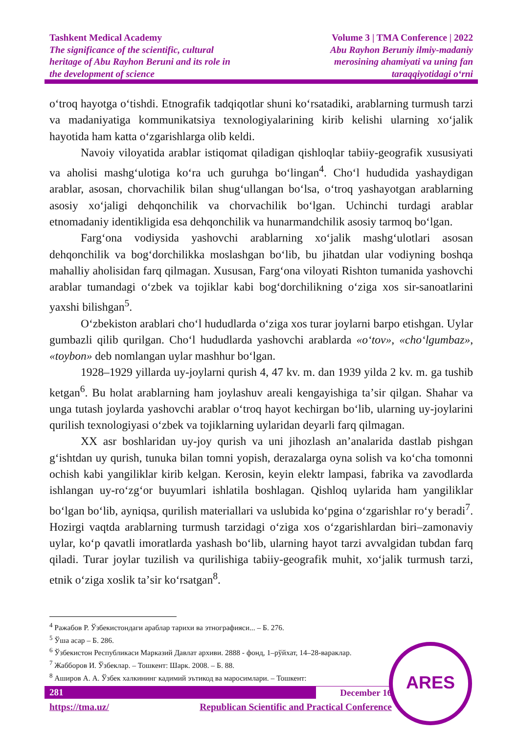Tashkent Medical Academy
The significance of the scientific, cultural
heritage of Abu Rayhon Beruni and its role in
the development of science
Volume 3 | TMA Conference | 2022
Abu Rayhon Beruniy ilmiy-madaniy
merosining ahamiyati va uning fan
taraqqiyotidagi oʻrni
oʻtroq hayotga oʻtishdi. Etnografik tadqiqotlar shuni koʻrsatadiki, arablarning turmush tarzi va madaniyatiga kommunikatsiya texnologiyalarining kirib kelishi ularning xoʻjalik hayotida ham katta oʻzgarishlarga olib keldi.
Navoiy viloyatida arablar istiqomat qiladigan qishloqlar tabiiy-geografik xususiyati va aholisi mashgʻulotiga koʻra uch guruhga boʻlingan<sup>4</sup>. Choʻl hududida yashaydigan arablar, asosan, chorvachilik bilan shugʻullangan boʻlsa, oʻtroq yashayotgan arablarning asosiy xoʻjaligi dehqonchilik va chorvachilik boʻlgan. Uchinchi turdagi arablar etnomadaniy identikligida esa dehqonchilik va hunarmandchilik asosiy tarmoq boʻlgan.
Fargʻona vodiysida yashovchi arablarning xoʻjalik mashgʻulotlari asosan dehqonchilik va bogʻdorchilikka moslashgan boʻlib, bu jihatdan ular vodiyning boshqa mahalliy aholisidan farq qilmagan. Xususan, Fargʻona viloyati Rishton tumanida yashovchi arablar tumandagi oʻzbek va tojiklar kabi bogʻdorchilikning oʻziga xos sir-sanoatlarini yaxshi bilishgan<sup>5</sup>.
Oʻzbekiston arablari choʻl hududlarda oʻziga xos turar joylarni barpo etishgan. Uylar gumbazli qilib qurilgan. Choʻl hududlarda yashovchi arablarda «oʻtov», «choʻlgumbaz», «toybon» deb nomlangan uylar mashhur boʻlgan.
1928–1929 yillarda uy-joylarni qurish 4, 47 kv. m. dan 1939 yilda 2 kv. m. ga tushib ketgan<sup>6</sup>. Bu holat arablarning ham joylashuv areali kengayishiga taʼsir qilgan. Shahar va unga tutash joylarda yashovchi arablar oʻtroq hayot kechirgan boʻlib, ularning uy-joylarini qurilish texnologiyasi oʻzbek va tojiklarning uylaridan deyarli farq qilmagan.
XX asr boshlaridan uy-joy qurish va uni jihozlash anʼanalarida dastlab pishgan gʻishtdan uy qurish, tunuka bilan tomni yopish, derazalarga oyna solish va koʻcha tomonni ochish kabi yangiliklar kirib kelgan. Kerosin, keyin elektr lampasi, fabrika va zavodlarda ishlangan uy-roʻzgʻor buyumlari ishlatila boshlagan. Qishloq uylarida ham yangiliklar boʻlgan boʻlib, ayniqsa, qurilish materiallari va uslubida koʻpgina oʻzgarishlar roʻy beradi<sup>7</sup>. Hozirgi vaqtda arablarning turmush tarzidagi oʻziga xos oʻzgarishlardan biri–zamonaviy uylar, koʻp qavatli imoratlarda yashash boʻlib, ularning hayot tarzi avvalgidan tubdan farq qiladi. Turar joylar tuzilish va qurilishiga tabiiy-geografik muhit, xoʻjalik turmush tarzi, etnik oʻziga xoslik taʼsir koʻrsatgan<sup>8</sup>.
<sup>4</sup> Ражабов Р. Ўзбекистондаги араблар тарихи ва этнографияси... – Б. 276.
<sup>5</sup> Ўша асар – Б. 286.
<sup>6</sup> Ўзбекистон Республикаси Марказий Давлат архиви. 2888 - фонд, 1–рўйхат, 14–28-вараклар.
<sup>7</sup> Жабборов И. Ўзбеклар. – Тошкент: Шарк. 2008. – Б. 88.
<sup>8</sup> Аширов А. А. Ўзбек халкининг кадимий эътикод ва маросимлари. – Тошкент:
281 December 16
https://tma.uz/ Republican Scientific and Practical Conference
ARES